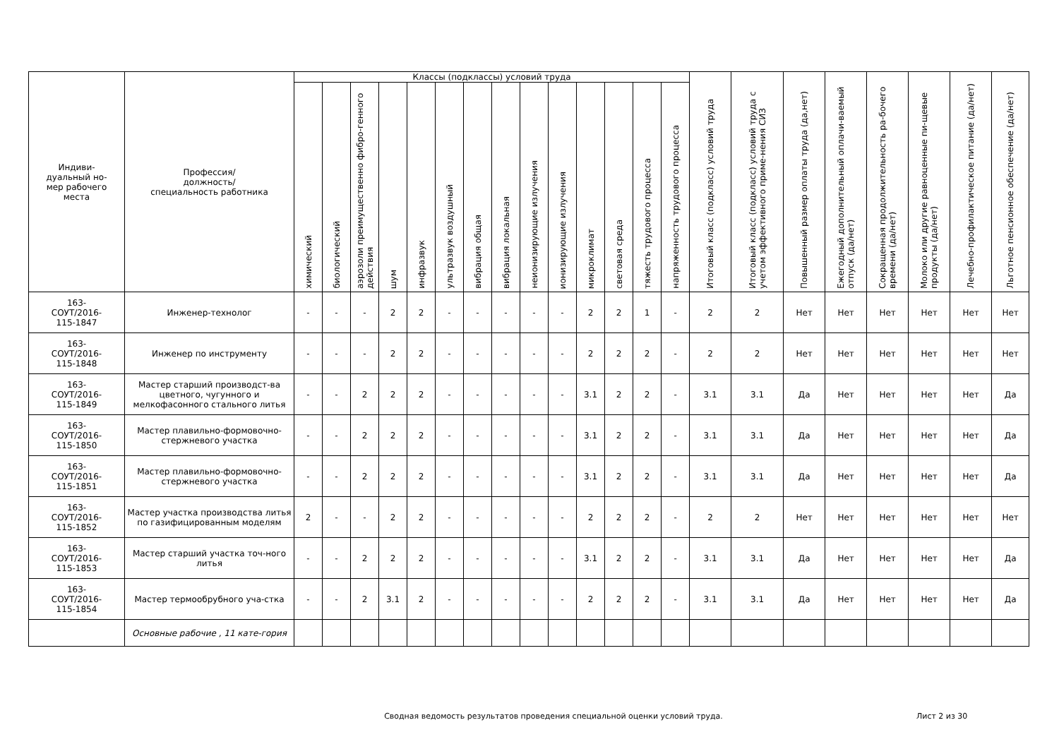| Индиви- дуальный но- мер рабочего места | Профессия/ должность/ специальность работника | Классы (подклассы) условий труда | | | | | | | | | | | | | | Итоговый класс (подкласс) условий труда | Итоговый класс (подкласс) условий труда с учетом эффективного приме-нения СИЗ | Повышенный размер оплаты труда (да,нет) | Ежегодный дополнительный оплачи-ваемый отпуск (да/нет) | Сокращенная продолжительность ра-бочего времени (да/нет) | Молоко или другие равноценные пи-щевые продукты (да/нет) | Лечебно-профилактическое питание (да/нет) | Льготное пенсионное обеспечение (да/нет) |
| --- | --- | --- | --- | --- | --- | --- | --- | --- | --- | --- | --- | --- | --- | --- | --- | --- | --- | --- | --- | --- | --- | --- | --- |
| | | химический | биологический | аэрозоли преимущественно фибро-генного действия | шум | инфразвук | ультразвук воздушный | вибрация общая | вибрация локальная | неионизирующие излучения | ионизирующие излучения | микроклимат | световая среда | тяжесть трудового процесса | напряженность трудового процесса | | | | | | | | |
| 163- СОУТ/2016- 115-1847 | Инженер-технолог | - | - | - | 2 | 2 | - | - | - | - | - | 2 | 2 | 1 | - | 2 | 2 | Нет | Нет | Нет | Нет | Нет | Нет |
| 163- СОУТ/2016- 115-1848 | Инженер по инструменту | - | - | - | 2 | 2 | - | - | - | - | - | 2 | 2 | 2 | - | 2 | 2 | Нет | Нет | Нет | Нет | Нет | Нет |
| 163- СОУТ/2016- 115-1849 | Мастер старший производст-ва цветного, чугунного и мелкофасонного стального литья | - | - | 2 | 2 | 2 | - | - | - | - | - | 3.1 | 2 | 2 | - | 3.1 | 3.1 | Да | Нет | Нет | Нет | Нет | Да |
| 163- СОУТ/2016- 115-1850 | Мастер плавильно-формовочно-стержневого участка | - | - | 2 | 2 | 2 | - | - | - | - | - | 3.1 | 2 | 2 | - | 3.1 | 3.1 | Да | Нет | Нет | Нет | Нет | Да |
| 163- СОУТ/2016- 115-1851 | Мастер плавильно-формовочно-стержневого участка | - | - | 2 | 2 | 2 | - | - | - | - | - | 3.1 | 2 | 2 | - | 3.1 | 3.1 | Да | Нет | Нет | Нет | Нет | Да |
| 163- СОУТ/2016- 115-1852 | Мастер участка производства литья по газифицированным моделям | 2 | - | - | 2 | 2 | - | - | - | - | - | 2 | 2 | 2 | - | 2 | 2 | Нет | Нет | Нет | Нет | Нет | Нет |
| 163- СОУТ/2016- 115-1853 | Мастер старший участка точ-ного литья | - | - | 2 | 2 | 2 | - | - | - | - | - | 3.1 | 2 | 2 | - | 3.1 | 3.1 | Да | Нет | Нет | Нет | Нет | Да |
| 163- СОУТ/2016- 115-1854 | Мастер термообрубного уча-стка | - | - | 2 | 3.1 | 2 | - | - | - | - | - | 2 | 2 | 2 | - | 3.1 | 3.1 | Да | Нет | Нет | Нет | Нет | Да |
| | Основные рабочие , 11 кате-гория | | | | | | | | | | | | | | | | | | | | | | |
Сводная ведомость результатов проведения специальной оценки условий труда.
Лист 2 из 30